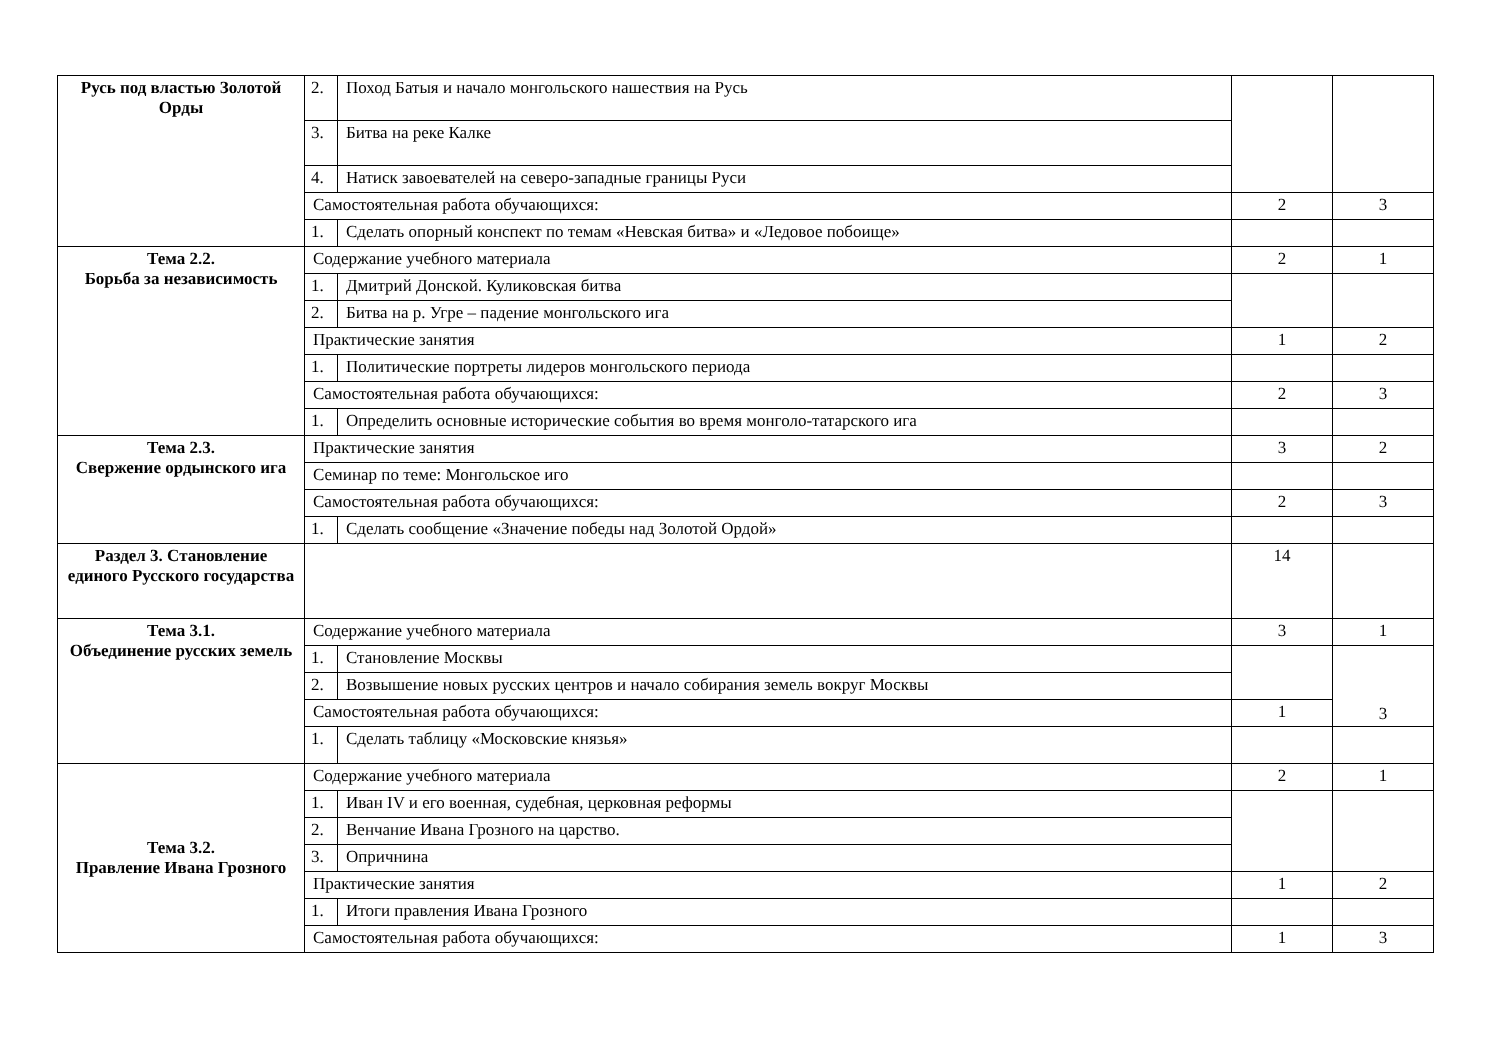| Русь под властью Золотой Орды | 2. | Поход Батыя и начало монгольского нашествия на Русь | | |
| | 3. | Битва на реке Калке | | |
| | 4. | Натиск завоевателей на северо-западные границы Руси | | |
| | Самостоятельная работа обучающихся: | | 2 | 3 |
| | 1. | Сделать опорный конспект по темам «Невская битва» и «Ледовое побоище» | | |
| Тема 2.2. Борьба за независимость | Содержание учебного материала | | 2 | 1 |
| | 1. | Дмитрий Донской. Куликовская битва | | |
| | 2. | Битва на р. Угре – падение монгольского ига | | |
| | Практические занятия | | 1 | 2 |
| | 1. | Политические портреты лидеров монгольского периода | | |
| | Самостоятельная работа обучающихся: | | 2 | 3 |
| | 1. | Определить основные исторические события во время монголо-татарского ига | | |
| Тема 2.3. Свержение ордынского ига | Практические занятия | | 3 | 2 |
| | Семинар по теме: Монгольское иго | | | |
| | Самостоятельная работа обучающихся: | | 2 | 3 |
| | 1. | Сделать сообщение «Значение победы над Золотой Ордой» | | |
| Раздел 3. Становление единого Русского государства | | | 14 | |
| Тема 3.1. Объединение русских земель | Содержание учебного материала | | 3 | 1 |
| | 1. | Становление Москвы | | 3 |
| | 2. | Возвышение новых русских центров и начало собирания земель вокруг Москвы | | |
| | Самостоятельная работа обучающихся: | | 1 | |
| | 1. | Сделать таблицу «Московские князья» | | |
| Тема 3.2. Правление Ивана Грозного | Содержание учебного материала | | 2 | 1 |
| | 1. | Иван IV и его военная, судебная, церковная реформы | | |
| | 2. | Венчание Ивана Грозного на царство. | | |
| | 3. | Опричнина | | |
| | Практические занятия | | 1 | 2 |
| | 1. | Итоги правления Ивана Грозного | | |
| | Самостоятельная работа обучающихся: | | 1 | 3 |